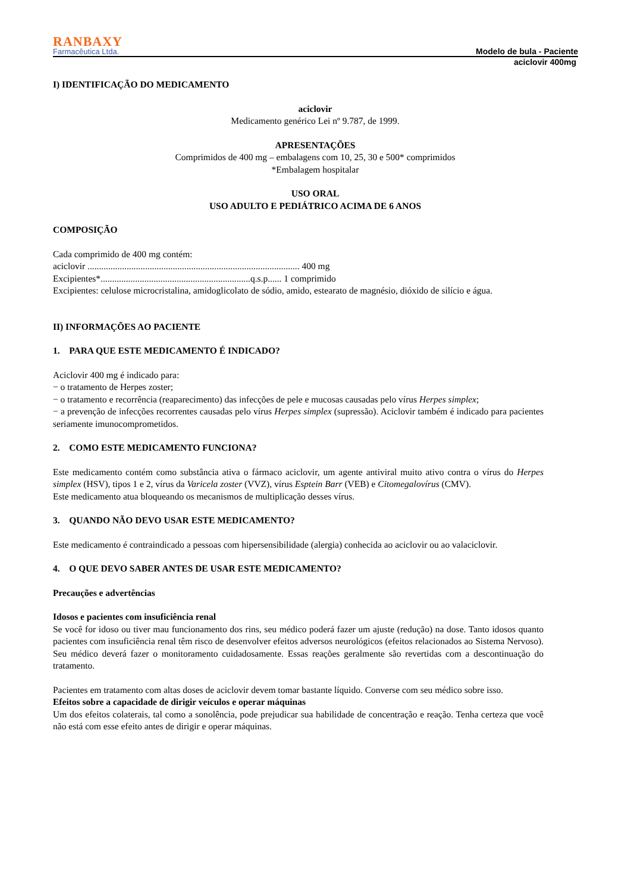RANBAXY
Farmacêutica Ltda.
Modelo de bula - Paciente
aciclovir 400mg
I) IDENTIFICAÇÃO DO MEDICAMENTO
aciclovir
Medicamento genérico Lei nº 9.787, de 1999.
APRESENTAÇÕES
Comprimidos de 400 mg – embalagens com 10, 25, 30 e 500* comprimidos
*Embalagem hospitalar
USO ORAL
USO ADULTO E PEDIÁTRICO ACIMA DE 6 ANOS
COMPOSIÇÃO
Cada comprimido de 400 mg contém:
aciclovir ............................................................................................ 400 mg
Excipientes*.................................................................q.s.p...... 1 comprimido
Excipientes: celulose microcristalina, amidoglicolato de sódio, amido, estearato de magnésio, dióxido de silício e água.
II) INFORMAÇÕES AO PACIENTE
1. PARA QUE ESTE MEDICAMENTO É INDICADO?
Aciclovir 400 mg é indicado para:
− o tratamento de Herpes zoster;
− o tratamento e recorrência (reaparecimento) das infecções de pele e mucosas causadas pelo vírus Herpes simplex;
− a prevenção de infecções recorrentes causadas pelo vírus Herpes simplex (supressão). Aciclovir também é indicado para pacientes seriamente imunocomprometidos.
2. COMO ESTE MEDICAMENTO FUNCIONA?
Este medicamento contém como substância ativa o fármaco aciclovir, um agente antiviral muito ativo contra o vírus do Herpes simplex (HSV), tipos 1 e 2, vírus da Varicela zoster (VVZ), vírus Esptein Barr (VEB) e Citomegalovírus (CMV).
Este medicamento atua bloqueando os mecanismos de multiplicação desses vírus.
3. QUANDO NÃO DEVO USAR ESTE MEDICAMENTO?
Este medicamento é contraindicado a pessoas com hipersensibilidade (alergia) conhecida ao aciclovir ou ao valaciclovir.
4. O QUE DEVO SABER ANTES DE USAR ESTE MEDICAMENTO?
Precauções e advertências
Idosos e pacientes com insuficiência renal
Se você for idoso ou tiver mau funcionamento dos rins, seu médico poderá fazer um ajuste (redução) na dose. Tanto idosos quanto pacientes com insuficiência renal têm risco de desenvolver efeitos adversos neurológicos (efeitos relacionados ao Sistema Nervoso). Seu médico deverá fazer o monitoramento cuidadosamente. Essas reações geralmente são revertidas com a descontinuação do tratamento.
Pacientes em tratamento com altas doses de aciclovir devem tomar bastante líquido. Converse com seu médico sobre isso.
Efeitos sobre a capacidade de dirigir veículos e operar máquinas
Um dos efeitos colaterais, tal como a sonolência, pode prejudicar sua habilidade de concentração e reação. Tenha certeza que você não está com esse efeito antes de dirigir e operar máquinas.